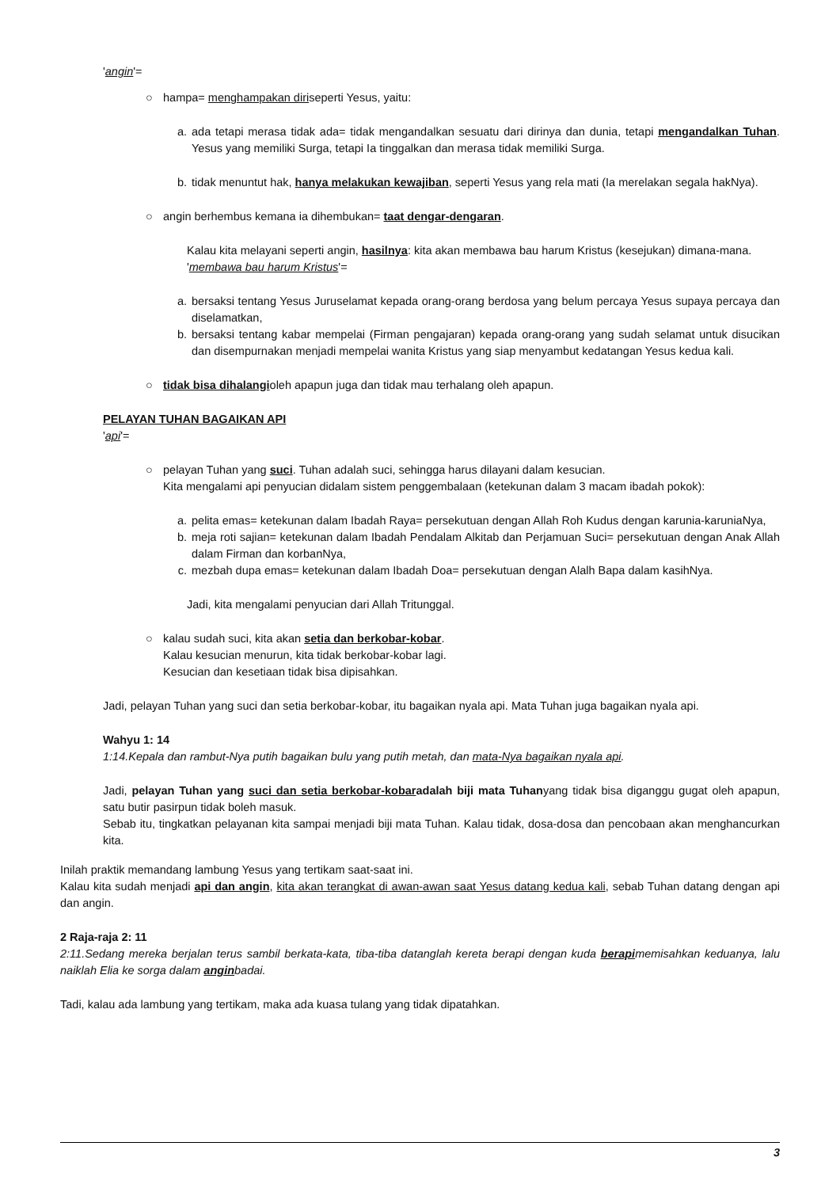'angin'=
○ hampa= menghampakan diriseperti Yesus, yaitu:
a. ada tetapi merasa tidak ada= tidak mengandalkan sesuatu dari dirinya dan dunia, tetapi mengandalkan Tuhan. Yesus yang memiliki Surga, tetapi Ia tinggalkan dan merasa tidak memiliki Surga.
b. tidak menuntut hak, hanya melakukan kewajiban, seperti Yesus yang rela mati (Ia merelakan segala hakNya).
○ angin berhembus kemana ia dihembukan= taat dengar-dengaran.
Kalau kita melayani seperti angin, hasilnya: kita akan membawa bau harum Kristus (kesejukan) dimana-mana.
'membawa bau harum Kristus'=
a. bersaksi tentang Yesus Juruselamat kepada orang-orang berdosa yang belum percaya Yesus supaya percaya dan diselamatkan,
b. bersaksi tentang kabar mempelai (Firman pengajaran) kepada orang-orang yang sudah selamat untuk disucikan dan disempurnakan menjadi mempelai wanita Kristus yang siap menyambut kedatangan Yesus kedua kali.
○ tidak bisa dihalangioleh apapun juga dan tidak mau terhalang oleh apapun.
PELAYAN TUHAN BAGAIKAN API
'api'=
○ pelayan Tuhan yang suci. Tuhan adalah suci, sehingga harus dilayani dalam kesucian.
Kita mengalami api penyucian didalam sistem penggembalaan (ketekunan dalam 3 macam ibadah pokok):
a. pelita emas= ketekunan dalam Ibadah Raya= persekutuan dengan Allah Roh Kudus dengan karunia-karuniaNya,
b. meja roti sajian= ketekunan dalam Ibadah Pendalam Alkitab dan Perjamuan Suci= persekutuan dengan Anak Allah dalam Firman dan korbanNya,
c. mezbah dupa emas= ketekunan dalam Ibadah Doa= persekutuan dengan Alalh Bapa dalam kasihNya.
Jadi, kita mengalami penyucian dari Allah Tritunggal.
○ kalau sudah suci, kita akan setia dan berkobar-kobar.
Kalau kesucian menurun, kita tidak berkobar-kobar lagi.
Kesucian dan kesetiaan tidak bisa dipisahkan.
Jadi, pelayan Tuhan yang suci dan setia berkobar-kobar, itu bagaikan nyala api. Mata Tuhan juga bagaikan nyala api.
Wahyu 1: 14
1:14.Kepala dan rambut-Nya putih bagaikan bulu yang putih metah, dan mata-Nya bagaikan nyala api.
Jadi, pelayan Tuhan yang suci dan setia berkobar-kobaradalah biji mata Tuhanyang tidak bisa diganggu gugat oleh apapun, satu butir pasirpun tidak boleh masuk.
Sebab itu, tingkatkan pelayanan kita sampai menjadi biji mata Tuhan. Kalau tidak, dosa-dosa dan pencobaan akan menghancurkan kita.
Inilah praktik memandang lambung Yesus yang tertikam saat-saat ini.
Kalau kita sudah menjadi api dan angin, kita akan terangkat di awan-awan saat Yesus datang kedua kali, sebab Tuhan datang dengan api dan angin.
2 Raja-raja 2: 11
2:11.Sedang mereka berjalan terus sambil berkata-kata, tiba-tiba datanglah kereta berapi dengan kuda berapimemisahkan keduanya, lalu naiklah Elia ke sorga dalam anginbadai.
Tadi, kalau ada lambung yang tertikam, maka ada kuasa tulang yang tidak dipatahkan.
3